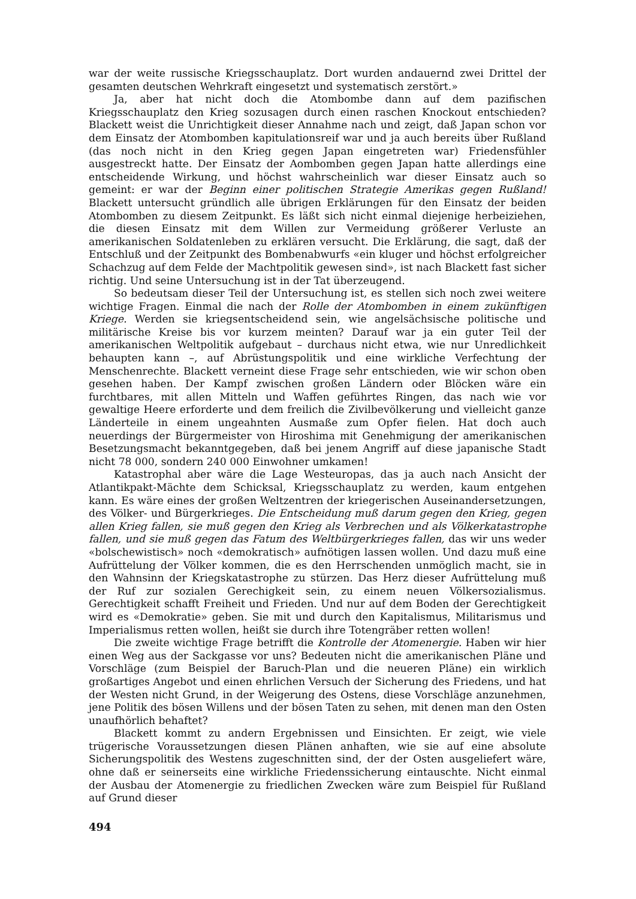war der weite russische Kriegsschauplatz. Dort wurden andauernd zwei Drittel der gesamten deutschen Wehrkraft eingesetzt und systematisch zerstört.»
Ja, aber hat nicht doch die Atombombe dann auf dem pazifischen Kriegsschauplatz den Krieg sozusagen durch einen raschen Knockout entschieden? Blackett weist die Unrichtigkeit dieser Annahme nach und zeigt, daß Japan schon vor dem Einsatz der Atombomben kapitulationsreif war und ja auch bereits über Rußland (das noch nicht in den Krieg gegen Japan eingetreten war) Friedensfühler ausgestreckt hatte. Der Einsatz der Aombomben gegen Japan hatte allerdings eine entscheidende Wirkung, und höchst wahrscheinlich war dieser Einsatz auch so gemeint: er war der Beginn einer politischen Strategie Amerikas gegen Rußland! Blackett untersucht gründlich alle übrigen Erklärungen für den Einsatz der beiden Atombomben zu diesem Zeitpunkt. Es läßt sich nicht einmal diejenige herbeiziehen, die diesen Einsatz mit dem Willen zur Vermeidung größerer Verluste an amerikanischen Soldatenleben zu erklären versucht. Die Erklärung, die sagt, daß der Entschluß und der Zeitpunkt des Bombenabwurfs «ein kluger und höchst erfolgreicher Schachzug auf dem Felde der Machtpolitik gewesen sind», ist nach Blackett fast sicher richtig. Und seine Untersuchung ist in der Tat überzeugend.
So bedeutsam dieser Teil der Untersuchung ist, es stellen sich noch zwei weitere wichtige Fragen. Einmal die nach der Rolle der Atombomben in einem zukünftigen Kriege. Werden sie kriegsentscheidend sein, wie angelsächsische politische und militärische Kreise bis vor kurzem meinten? Darauf war ja ein guter Teil der amerikanischen Weltpolitik aufgebaut – durchaus nicht etwa, wie nur Unredlichkeit behaupten kann –, auf Abrüstungspolitik und eine wirkliche Verfechtung der Menschenrechte. Blackett verneint diese Frage sehr entschieden, wie wir schon oben gesehen haben. Der Kampf zwischen großen Ländern oder Blöcken wäre ein furchtbares, mit allen Mitteln und Waffen geführtes Ringen, das nach wie vor gewaltige Heere erforderte und dem freilich die Zivilbevölkerung und vielleicht ganze Länderteile in einem ungeahnten Ausmaße zum Opfer fielen. Hat doch auch neuerdings der Bürgermeister von Hiroshima mit Genehmigung der amerikanischen Besetzungsmacht bekanntgegeben, daß bei jenem Angriff auf diese japanische Stadt nicht 78 000, sondern 240 000 Einwohner umkamen!
Katastrophal aber wäre die Lage Westeuropas, das ja auch nach Ansicht der Atlantikpakt-Mächte dem Schicksal, Kriegsschauplatz zu werden, kaum entgehen kann. Es wäre eines der großen Weltzentren der kriegerischen Auseinandersetzungen, des Völker- und Bürgerkrieges. Die Entscheidung muß darum gegen den Krieg, gegen allen Krieg fallen, sie muß gegen den Krieg als Verbrechen und als Völkerkatastrophe fallen, und sie muß gegen das Fatum des Weltbürgerkrieges fallen, das wir uns weder «bolschewistisch» noch «demokratisch» aufnötigen lassen wollen. Und dazu muß eine Aufrüttelung der Völker kommen, die es den Herrschenden unmöglich macht, sie in den Wahnsinn der Kriegskatastrophe zu stürzen. Das Herz dieser Aufrüttelung muß der Ruf zur sozialen Gerechigkeit sein, zu einem neuen Völkersozialismus. Gerechtigkeit schafft Freiheit und Frieden. Und nur auf dem Boden der Gerechtigkeit wird es «Demokratie» geben. Sie mit und durch den Kapitalismus, Militarismus und Imperialismus retten wollen, heißt sie durch ihre Totengräber retten wollen!
Die zweite wichtige Frage betrifft die Kontrolle der Atomenergie. Haben wir hier einen Weg aus der Sackgasse vor uns? Bedeuten nicht die amerikanischen Pläne und Vorschläge (zum Beispiel der Baruch-Plan und die neueren Pläne) ein wirklich großartiges Angebot und einen ehrlichen Versuch der Sicherung des Friedens, und hat der Westen nicht Grund, in der Weigerung des Ostens, diese Vorschläge anzunehmen, jene Politik des bösen Willens und der bösen Taten zu sehen, mit denen man den Osten unaufhörlich behaftet?
Blackett kommt zu andern Ergebnissen und Einsichten. Er zeigt, wie viele trügerische Voraussetzungen diesen Plänen anhaften, wie sie auf eine absolute Sicherungspolitik des Westens zugeschnitten sind, der der Osten ausgeliefert wäre, ohne daß er seinerseits eine wirkliche Friedenssicherung eintauschte. Nicht einmal der Ausbau der Atomenergie zu friedlichen Zwecken wäre zum Beispiel für Rußland auf Grund dieser
494